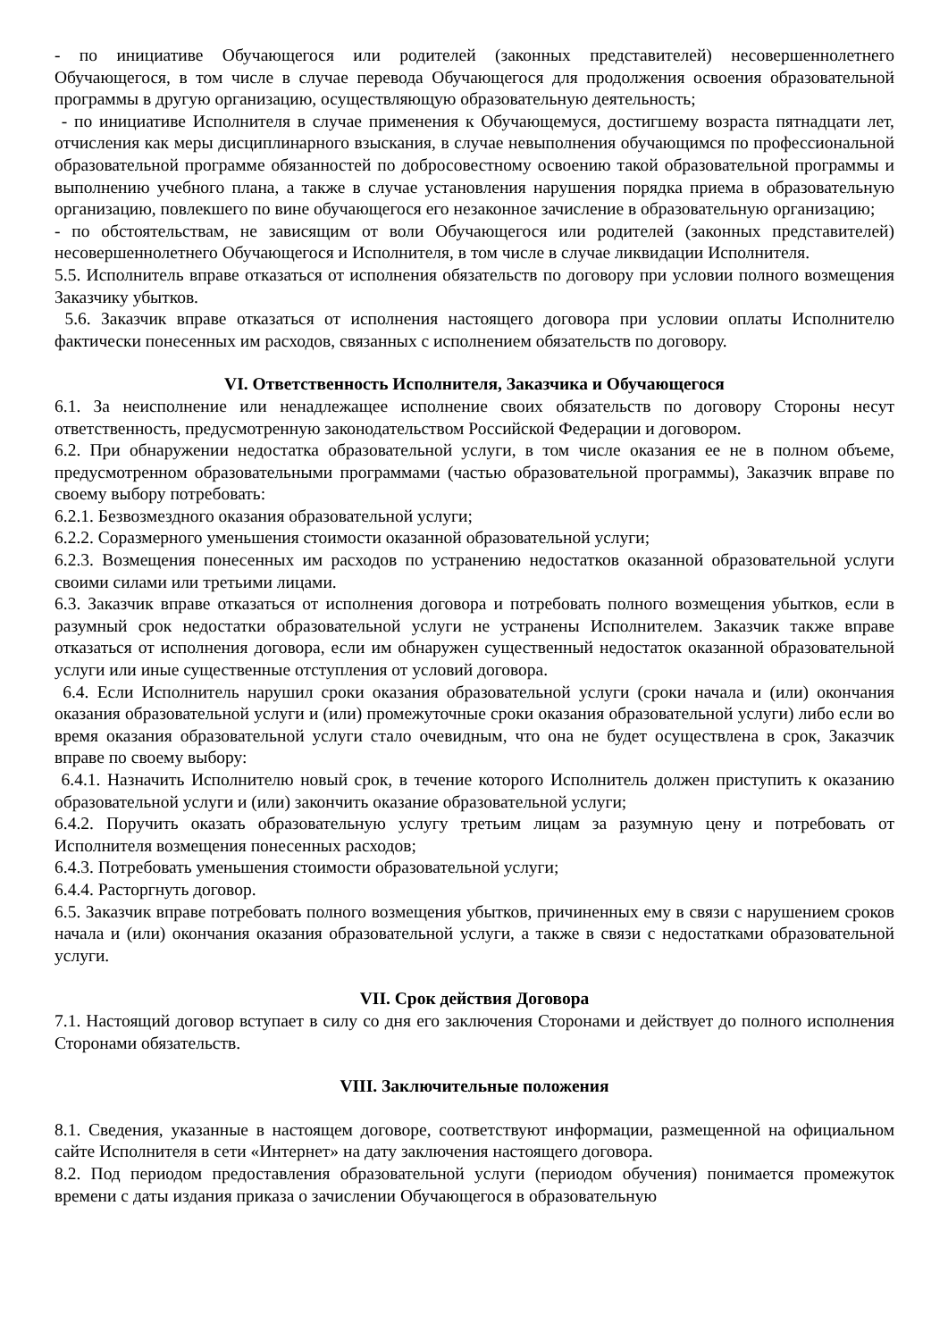- по инициативе Обучающегося или родителей (законных представителей) несовершеннолетнего Обучающегося, в том числе в случае перевода Обучающегося для продолжения освоения образовательной программы в другую организацию, осуществляющую образовательную деятельность;
- по инициативе Исполнителя в случае применения к Обучающемуся, достигшему возраста пятнадцати лет, отчисления как меры дисциплинарного взыскания, в случае невыполнения обучающимся по профессиональной образовательной программе обязанностей по добросовестному освоению такой образовательной программы и выполнению учебного плана, а также в случае установления нарушения порядка приема в образовательную организацию, повлекшего по вине обучающегося его незаконное зачисление в образовательную организацию;
- по обстоятельствам, не зависящим от воли Обучающегося или родителей (законных представителей) несовершеннолетнего Обучающегося и Исполнителя, в том числе в случае ликвидации Исполнителя.
5.5. Исполнитель вправе отказаться от исполнения обязательств по договору при условии полного возмещения Заказчику убытков.
5.6. Заказчик вправе отказаться от исполнения настоящего договора при условии оплаты Исполнителю фактически понесенных им расходов, связанных с исполнением обязательств по договору.
VI. Ответственность Исполнителя, Заказчика и Обучающегося
6.1. За неисполнение или ненадлежащее исполнение своих обязательств по договору Стороны несут ответственность, предусмотренную законодательством Российской Федерации и договором.
6.2. При обнаружении недостатка образовательной услуги, в том числе оказания ее не в полном объеме, предусмотренном образовательными программами (частью образовательной программы), Заказчик вправе по своему выбору потребовать:
6.2.1. Безвозмездного оказания образовательной услуги;
6.2.2. Соразмерного уменьшения стоимости оказанной образовательной услуги;
6.2.3. Возмещения понесенных им расходов по устранению недостатков оказанной образовательной услуги своими силами или третьими лицами.
6.3. Заказчик вправе отказаться от исполнения договора и потребовать полного возмещения убытков, если в разумный срок недостатки образовательной услуги не устранены Исполнителем. Заказчик также вправе отказаться от исполнения договора, если им обнаружен существенный недостаток оказанной образовательной услуги или иные существенные отступления от условий договора.
6.4. Если Исполнитель нарушил сроки оказания образовательной услуги (сроки начала и (или) окончания оказания образовательной услуги и (или) промежуточные сроки оказания образовательной услуги) либо если во время оказания образовательной услуги стало очевидным, что она не будет осуществлена в срок, Заказчик вправе по своему выбору:
6.4.1. Назначить Исполнителю новый срок, в течение которого Исполнитель должен приступить к оказанию образовательной услуги и (или) закончить оказание образовательной услуги;
6.4.2. Поручить оказать образовательную услугу третьим лицам за разумную цену и потребовать от Исполнителя возмещения понесенных расходов;
6.4.3. Потребовать уменьшения стоимости образовательной услуги;
6.4.4. Расторгнуть договор.
6.5. Заказчик вправе потребовать полного возмещения убытков, причиненных ему в связи с нарушением сроков начала и (или) окончания оказания образовательной услуги, а также в связи с недостатками образовательной услуги.
VII. Срок действия Договора
7.1. Настоящий договор вступает в силу со дня его заключения Сторонами и действует до полного исполнения Сторонами обязательств.
VIII. Заключительные положения
8.1. Сведения, указанные в настоящем договоре, соответствуют информации, размещенной на официальном сайте Исполнителя в сети «Интернет» на дату заключения настоящего договора.
8.2. Под периодом предоставления образовательной услуги (периодом обучения) понимается промежуток времени с даты издания приказа о зачислении Обучающегося в образовательную